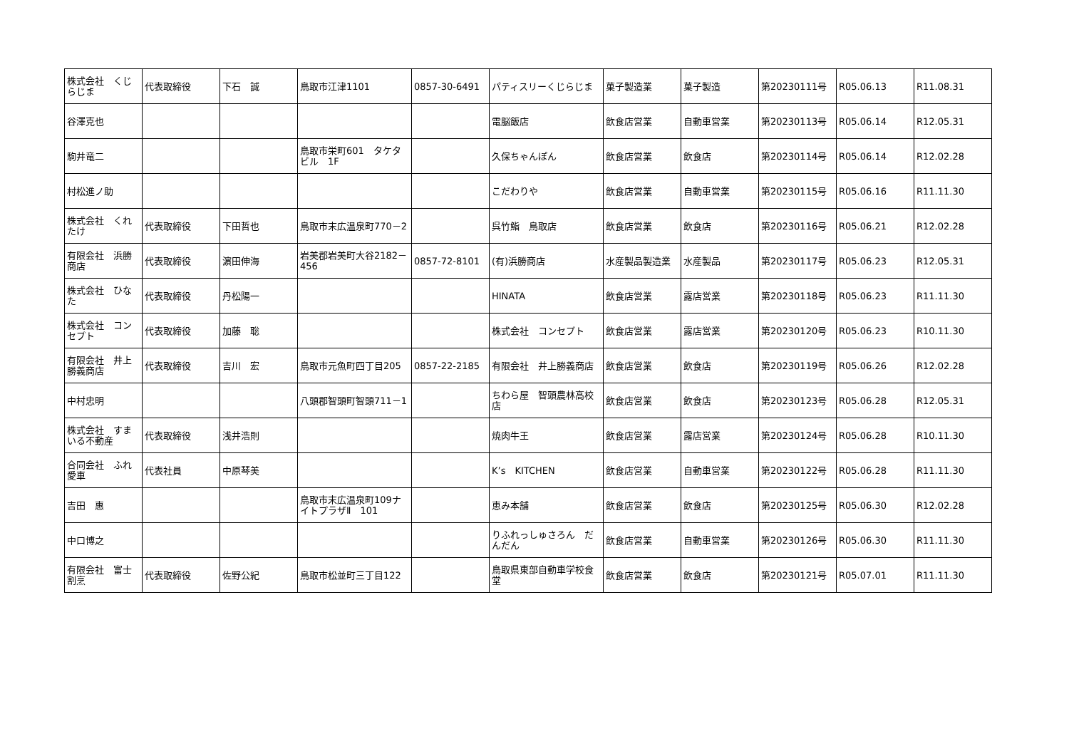| 株式会社 くじらじま | 代表取締役 | 下石 誠 | 鳥取市江津1101 | 0857-30-6491 | パティスリーくじらじま | 菓子製造業 | 菓子製造 | 第20230111号 | R05.06.13 | R11.08.31 |
| 谷澤克也 | | | | | 電脳飯店 | 飲食店営業 | 自動車営業 | 第20230113号 | R05.06.14 | R12.05.31 |
| 駒井竜二 | | | 鳥取市栄町601 タケタビル 1F | | 久保ちゃんぽん | 飲食店営業 | 飲食店 | 第20230114号 | R05.06.14 | R12.02.28 |
| 村松進ノ助 | | | | | こだわりや | 飲食店営業 | 自動車営業 | 第20230115号 | R05.06.16 | R11.11.30 |
| 株式会社 くれたけ | 代表取締役 | 下田哲也 | 鳥取市末広温泉町770－2 | | 呉竹鮨 鳥取店 | 飲食店営業 | 飲食店 | 第20230116号 | R05.06.21 | R12.02.28 |
| 有限会社 浜勝商店 | 代表取締役 | 濵田伸海 | 岩美郡岩美町大谷2182－456 | 0857-72-8101 | (有)浜勝商店 | 水産製品製造業 | 水産製品 | 第20230117号 | R05.06.23 | R12.05.31 |
| 株式会社 ひなた | 代表取締役 | 丹松陽一 | | | HINATA | 飲食店営業 | 露店営業 | 第20230118号 | R05.06.23 | R11.11.30 |
| 株式会社 コンセプト | 代表取締役 | 加藤 聡 | | | 株式会社 コンセプト | 飲食店営業 | 露店営業 | 第20230120号 | R05.06.23 | R10.11.30 |
| 有限会社 井上勝義商店 | 代表取締役 | 吉川 宏 | 鳥取市元魚町四丁目205 | 0857-22-2185 | 有限会社 井上勝義商店 | 飲食店営業 | 飲食店 | 第20230119号 | R05.06.26 | R12.02.28 |
| 中村忠明 | | | 八頭郡智頭町智頭711－1 | | ちわら屋 智頭農林高校店 | 飲食店営業 | 飲食店 | 第20230123号 | R05.06.28 | R12.05.31 |
| 株式会社 すまいる不動産 | 代表取締役 | 浅井浩則 | | | 焼肉牛王 | 飲食店営業 | 露店営業 | 第20230124号 | R05.06.28 | R10.11.30 |
| 合同会社 ふれ愛車 | 代表社員 | 中原琴美 | | | K’s KITCHEN | 飲食店営業 | 自動車営業 | 第20230122号 | R05.06.28 | R11.11.30 |
| 吉田 惠 | | | 鳥取市末広温泉町109ナイトプラザⅡ 101 | | 恵み本舗 | 飲食店営業 | 飲食店 | 第20230125号 | R05.06.30 | R12.02.28 |
| 中口博之 | | | | | りふれっしゅさろん だんだん | 飲食店営業 | 自動車営業 | 第20230126号 | R05.06.30 | R11.11.30 |
| 有限会社 富士割烹 | 代表取締役 | 佐野公紀 | 鳥取市松並町三丁目122 | | 鳥取県東部自動車学校食堂 | 飲食店営業 | 飲食店 | 第20230121号 | R05.07.01 | R11.11.30 |